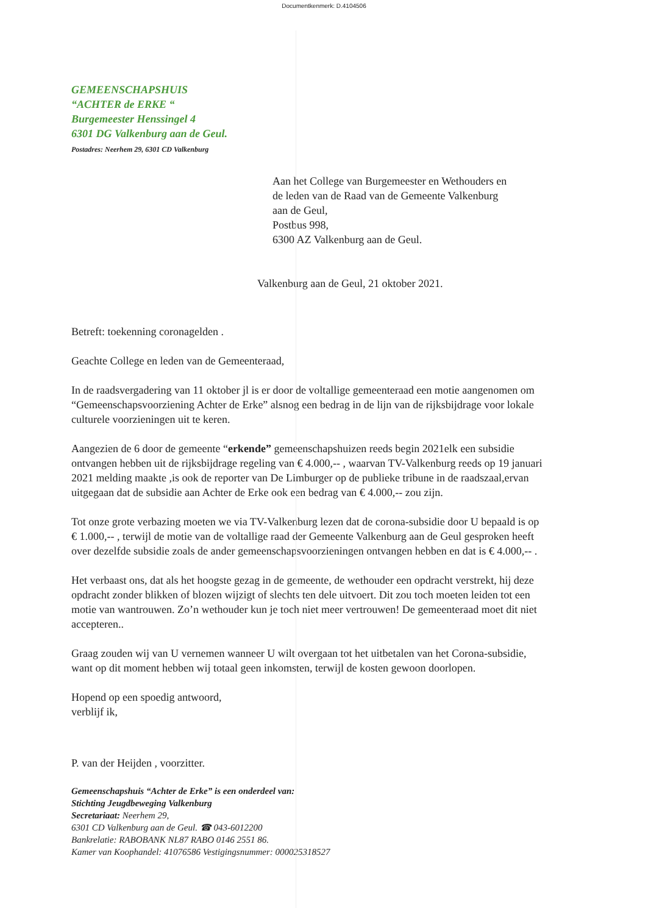Documentkenmerk: D.4104506
GEMEENSCHAPSHUIS
“ACHTER de ERKE “
Burgemeester Henssingel 4
6301 DG Valkenburg aan de Geul.
Postadres: Neerhem 29, 6301 CD Valkenburg
Aan het College van Burgemeester en Wethouders en
de leden van de Raad van de Gemeente Valkenburg
aan de Geul,
Postbus 998,
6300 AZ Valkenburg aan de Geul.
Valkenburg aan de Geul, 21 oktober 2021.
Betreft: toekenning coronagelden .
Geachte College en leden van de Gemeenteraad,
In de raadsvergadering van 11 oktober jl is er door de voltallige gemeenteraad een motie aangenomen om “Gemeenschapsvoorziening Achter de Erke” alsnog een bedrag in de lijn van de rijksbijdrage voor lokale culturele voorzieningen uit te keren.
Aangezien de 6 door de gemeente “erkende” gemeenschapshuizen reeds begin 2021elk een subsidie ontvangen hebben uit de rijksbijdrage regeling van € 4.000,-- , waarvan TV-Valkenburg reeds op 19 januari 2021 melding maakte ,is ook de reporter van De Limburger op de publieke tribune in de raadszaal,ervan uitgegaan dat de subsidie aan Achter de Erke ook een bedrag van € 4.000,-- zou zijn.
Tot onze grote verbazing moeten we via TV-Valkenburg lezen dat de corona-subsidie door U bepaald is op € 1.000,-- , terwijl de motie van de voltallige raad der Gemeente Valkenburg aan de Geul gesproken heeft over dezelfde subsidie zoals de ander gemeenschapsvoorzieningen ontvangen hebben en dat is € 4.000,-- .
Het verbaast ons, dat als het hoogste gezag in de gemeente, de wethouder een opdracht verstrekt, hij deze opdracht zonder blikken of blozen wijzigt of slechts ten dele uitvoert. Dit zou toch moeten leiden tot een motie van wantrouwen. Zo’n wethouder kun je toch niet meer vertrouwen! De gemeenteraad moet dit niet accepteren..
Graag zouden wij van U vernemen wanneer U wilt overgaan tot het uitbetalen van het Corona-subsidie, want op dit moment hebben wij totaal geen inkomsten, terwijl de kosten gewoon doorlopen.
Hopend op een spoedig antwoord,
verblijf ik,
P. van der Heijden , voorzitter.
Gemeenschapshuis “Achter de Erke” is een onderdeel van:
Stichting Jeugdbeweging Valkenburg
Secretariaat: Neerhem 29,
6301 CD Valkenburg aan de Geul. ☎ 043-6012200
Bankrelatie: RABOBANK NL87 RABO 0146 2551 86.
Kamer van Koophandel: 41076586 Vestigingsnummer: 000025318527